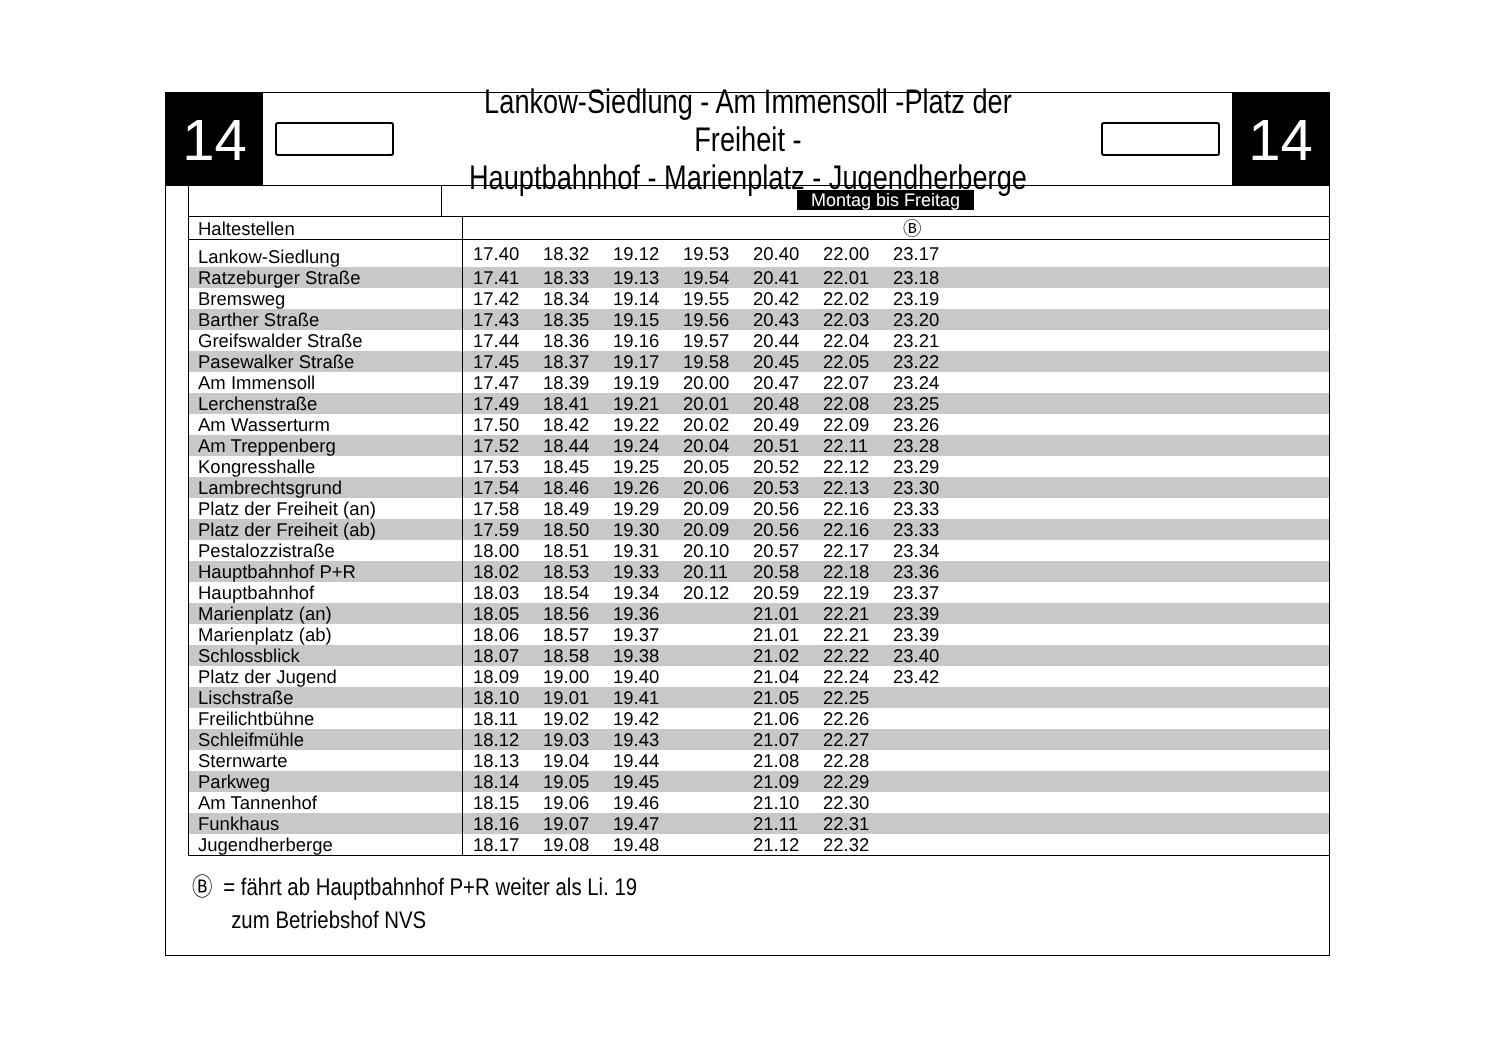14
Lankow-Siedlung - Am Immensoll -Platz der Freiheit -
Hauptbahnhof - Marienplatz - Jugendherberge
14
Montag bis Freitag
| Haltestellen | Ⓑ | | | | | | | |
| Lankow-Siedlung | 17.40 | 18.32 | 19.12 | 19.53 | 20.40 | 22.00 | 23.17 | |
| Ratzeburger Straße | 17.41 | 18.33 | 19.13 | 19.54 | 20.41 | 22.01 | 23.18 | |
| Bremsweg | 17.42 | 18.34 | 19.14 | 19.55 | 20.42 | 22.02 | 23.19 | |
| Barther Straße | 17.43 | 18.35 | 19.15 | 19.56 | 20.43 | 22.03 | 23.20 | |
| Greifswalder Straße | 17.44 | 18.36 | 19.16 | 19.57 | 20.44 | 22.04 | 23.21 | |
| Pasewalker Straße | 17.45 | 18.37 | 19.17 | 19.58 | 20.45 | 22.05 | 23.22 | |
| Am Immensoll | 17.47 | 18.39 | 19.19 | 20.00 | 20.47 | 22.07 | 23.24 | |
| Lerchenstraße | 17.49 | 18.41 | 19.21 | 20.01 | 20.48 | 22.08 | 23.25 | |
| Am Wasserturm | 17.50 | 18.42 | 19.22 | 20.02 | 20.49 | 22.09 | 23.26 | |
| Am Treppenberg | 17.52 | 18.44 | 19.24 | 20.04 | 20.51 | 22.11 | 23.28 | |
| Kongresshalle | 17.53 | 18.45 | 19.25 | 20.05 | 20.52 | 22.12 | 23.29 | |
| Lambrechtsgrund | 17.54 | 18.46 | 19.26 | 20.06 | 20.53 | 22.13 | 23.30 | |
| Platz der Freiheit (an) | 17.58 | 18.49 | 19.29 | 20.09 | 20.56 | 22.16 | 23.33 | |
| Platz der Freiheit (ab) | 17.59 | 18.50 | 19.30 | 20.09 | 20.56 | 22.16 | 23.33 | |
| Pestalozzistraße | 18.00 | 18.51 | 19.31 | 20.10 | 20.57 | 22.17 | 23.34 | |
| Hauptbahnhof P+R | 18.02 | 18.53 | 19.33 | 20.11 | 20.58 | 22.18 | 23.36 | |
| Hauptbahnhof | 18.03 | 18.54 | 19.34 | 20.12 | 20.59 | 22.19 | 23.37 | |
| Marienplatz (an) | 18.05 | 18.56 | 19.36 | | 21.01 | 22.21 | 23.39 | |
| Marienplatz (ab) | 18.06 | 18.57 | 19.37 | | 21.01 | 22.21 | 23.39 | |
| Schlossblick | 18.07 | 18.58 | 19.38 | | 21.02 | 22.22 | 23.40 | |
| Platz der Jugend | 18.09 | 19.00 | 19.40 | | 21.04 | 22.24 | 23.42 | |
| Lischstraße | 18.10 | 19.01 | 19.41 | | 21.05 | 22.25 | | |
| Freilichtbühne | 18.11 | 19.02 | 19.42 | | 21.06 | 22.26 | | |
| Schleifmühle | 18.12 | 19.03 | 19.43 | | 21.07 | 22.27 | | |
| Sternwarte | 18.13 | 19.04 | 19.44 | | 21.08 | 22.28 | | |
| Parkweg | 18.14 | 19.05 | 19.45 | | 21.09 | 22.29 | | |
| Am Tannenhof | 18.15 | 19.06 | 19.46 | | 21.10 | 22.30 | | |
| Funkhaus | 18.16 | 19.07 | 19.47 | | 21.11 | 22.31 | | |
| Jugendherberge | 18.17 | 19.08 | 19.48 | | 21.12 | 22.32 | | |
Ⓑ = fährt ab Hauptbahnhof P+R weiter als Li. 19
zum Betriebshof NVS